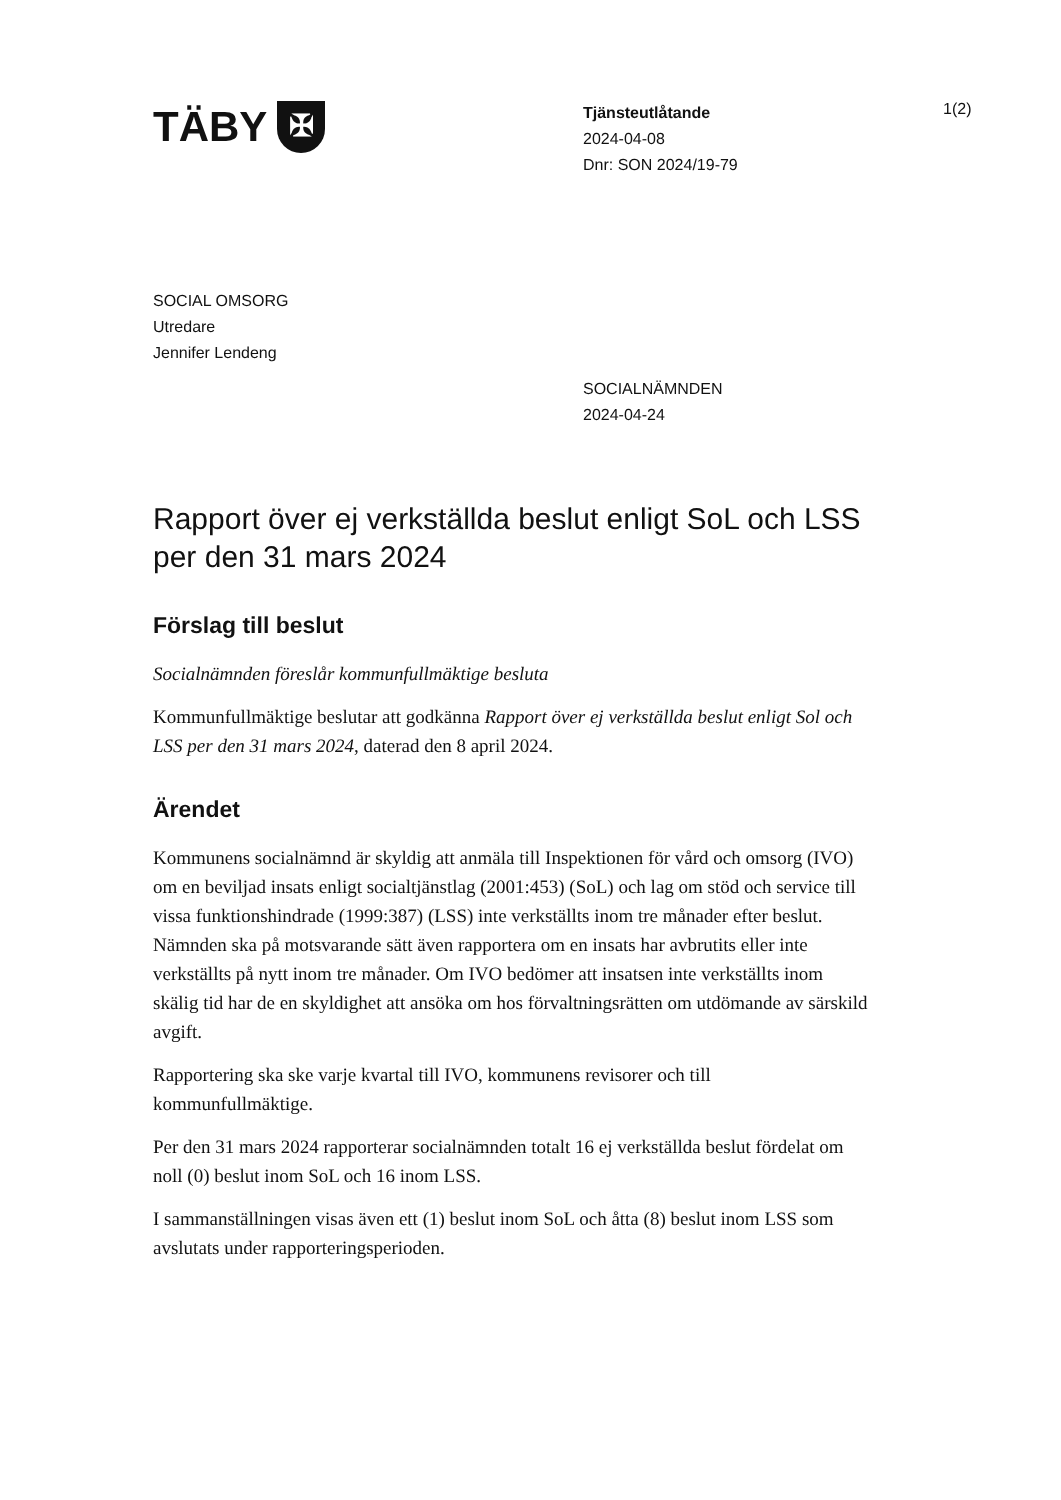TÄBY
✠
Tjänsteutlåtande
2024-04-08
Dnr: SON 2024/19-79
1(2)
SOCIAL OMSORG
Utredare
Jennifer Lendeng
SOCIALNÄMNDEN
2024-04-24
Rapport över ej verkställda beslut enligt SoL och LSS per den 31 mars 2024
Förslag till beslut
Socialnämnden föreslår kommunfullmäktige besluta
Kommunfullmäktige beslutar att godkänna Rapport över ej verkställda beslut enligt Sol och LSS per den 31 mars 2024, daterad den 8 april 2024.
Ärendet
Kommunens socialnämnd är skyldig att anmäla till Inspektionen för vård och omsorg (IVO) om en beviljad insats enligt socialtjänstlag (2001:453) (SoL) och lag om stöd och service till vissa funktionshindrade (1999:387) (LSS) inte verkställts inom tre månader efter beslut. Nämnden ska på motsvarande sätt även rapportera om en insats har avbrutits eller inte verkställts på nytt inom tre månader. Om IVO bedömer att insatsen inte verkställts inom skälig tid har de en skyldighet att ansöka om hos förvaltningsrätten om utdömande av särskild avgift.
Rapportering ska ske varje kvartal till IVO, kommunens revisorer och till kommunfullmäktige.
Per den 31 mars 2024 rapporterar socialnämnden totalt 16 ej verkställda beslut fördelat om noll (0) beslut inom SoL och 16 inom LSS.
I sammanställningen visas även ett (1) beslut inom SoL och åtta (8) beslut inom LSS som avslutats under rapporteringsperioden.